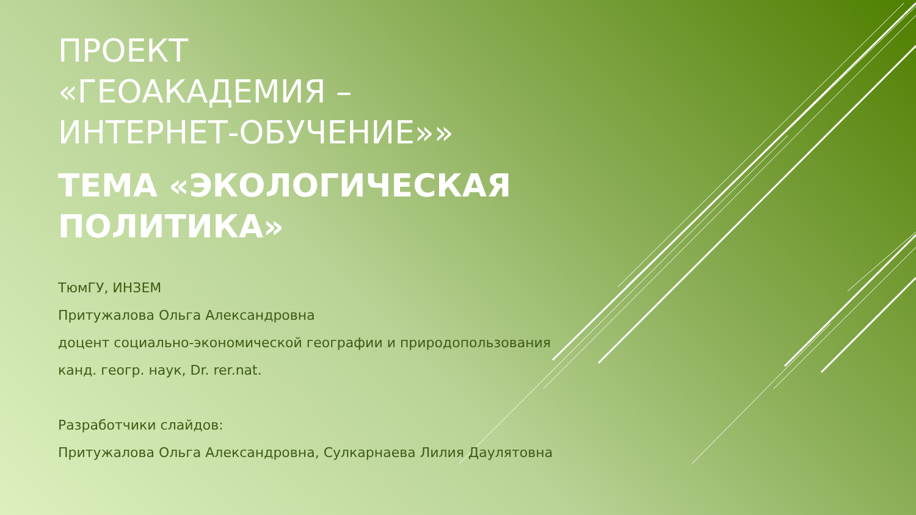ПРОЕКТ
«ГЕОАКАДЕМИЯ –
ИНТЕРНЕТ-ОБУЧЕНИЕ»»
ТЕМА «ЭКОЛОГИЧЕСКАЯ
ПОЛИТИКА»
ТюмГУ, ИНЗЕМ
Притужалова Ольга Александровна
доцент социально-экономической географии и природопользования
канд. геогр. наук, Dr. rer.nat.
Разработчики слайдов:
Притужалова Ольга Александровна, Сулкарнаева Лилия Даулятовна